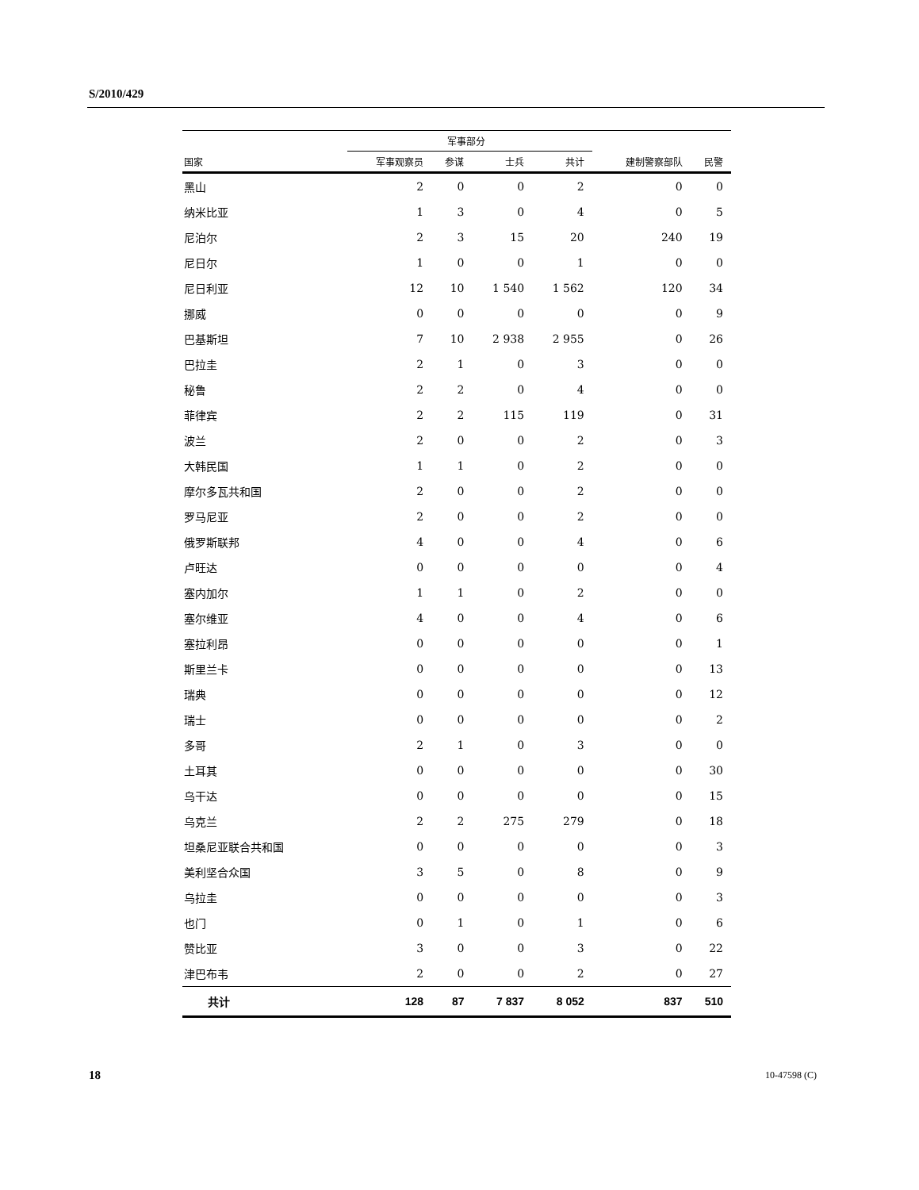S/2010/429
| | 军事部分 | | | | | |
| --- | --- | --- | --- | --- | --- | --- |
| 国家 | 军事观察员 | 参谋 | 士兵 | 共计 | 建制警察部队 | 民警 |
| 黑山 | 2 | 0 | 0 | 2 | 0 | 0 |
| 纳米比亚 | 1 | 3 | 0 | 4 | 0 | 5 |
| 尼泊尔 | 2 | 3 | 15 | 20 | 240 | 19 |
| 尼日尔 | 1 | 0 | 0 | 1 | 0 | 0 |
| 尼日利亚 | 12 | 10 | 1 540 | 1 562 | 120 | 34 |
| 挪威 | 0 | 0 | 0 | 0 | 0 | 9 |
| 巴基斯坦 | 7 | 10 | 2 938 | 2 955 | 0 | 26 |
| 巴拉圭 | 2 | 1 | 0 | 3 | 0 | 0 |
| 秘鲁 | 2 | 2 | 0 | 4 | 0 | 0 |
| 菲律宾 | 2 | 2 | 115 | 119 | 0 | 31 |
| 波兰 | 2 | 0 | 0 | 2 | 0 | 3 |
| 大韩民国 | 1 | 1 | 0 | 2 | 0 | 0 |
| 摩尔多瓦共和国 | 2 | 0 | 0 | 2 | 0 | 0 |
| 罗马尼亚 | 2 | 0 | 0 | 2 | 0 | 0 |
| 俄罗斯联邦 | 4 | 0 | 0 | 4 | 0 | 6 |
| 卢旺达 | 0 | 0 | 0 | 0 | 0 | 4 |
| 塞内加尔 | 1 | 1 | 0 | 2 | 0 | 0 |
| 塞尔维亚 | 4 | 0 | 0 | 4 | 0 | 6 |
| 塞拉利昂 | 0 | 0 | 0 | 0 | 0 | 1 |
| 斯里兰卡 | 0 | 0 | 0 | 0 | 0 | 13 |
| 瑞典 | 0 | 0 | 0 | 0 | 0 | 12 |
| 瑞士 | 0 | 0 | 0 | 0 | 0 | 2 |
| 多哥 | 2 | 1 | 0 | 3 | 0 | 0 |
| 土耳其 | 0 | 0 | 0 | 0 | 0 | 30 |
| 乌干达 | 0 | 0 | 0 | 0 | 0 | 15 |
| 乌克兰 | 2 | 2 | 275 | 279 | 0 | 18 |
| 坦桑尼亚联合共和国 | 0 | 0 | 0 | 0 | 0 | 3 |
| 美利坚合众国 | 3 | 5 | 0 | 8 | 0 | 9 |
| 乌拉圭 | 0 | 0 | 0 | 0 | 0 | 3 |
| 也门 | 0 | 1 | 0 | 1 | 0 | 6 |
| 赞比亚 | 3 | 0 | 0 | 3 | 0 | 22 |
| 津巴布韦 | 2 | 0 | 0 | 2 | 0 | 27 |
| 共计 | 128 | 87 | 7 837 | 8 052 | 837 | 510 |
18 10-47598 (C)